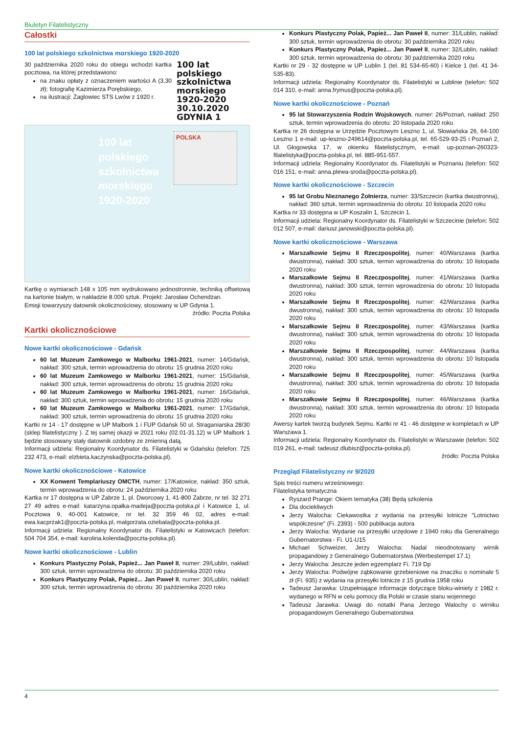Biuletyn Filatelistyczny
Całostki
100 lat polskiego szkolnictwa morskiego 1920-2020
30 października 2020 roku do obiegu wchodzi kartka pocztowa, na której przedstawiono:
na znaku opłaty z oznaczeniem wartości A (3,30 zł): fotografię Kazimierza Porębskiego,
na ilustracji: Żaglowiec STS Lwów z 1920 r.
100 lat
polskiego
szkolnictwa
morskiego
1920-2020
30.10.2020
GDYNIA 1
100 lat
polskiego
szkolnictwa
morskiego
1920-2020
POLSKA
Kartkę o wymiarach 148 x 105 mm wydrukowano jednostronnie, techniką offsetową na kartonie białym, w nakładzie 8.000 sztuk. Projekt: Jarosław Ochendzan.
Emisji towarzyszy datownik okolicznościowy, stosowany w UP Gdynia 1.
źródło: Poczta Polska
Kartki okolicznościowe
Nowe kartki okolicznościowe - Gdańsk
60 lat Muzeum Zamkowego w Malborku 1961-2021, numer: 14/Gdańsk, nakład: 300 sztuk, termin wprowadzenia do obrotu: 15 grudnia 2020 roku
60 lat Muzeum Zamkowego w Malborku 1961-2021, numer: 15/Gdańsk, nakład: 300 sztuk, termin wprowadzenia do obrotu: 15 grudnia 2020 roku
60 lat Muzeum Zamkowego w Malborku 1961-2021, numer: 16/Gdańsk, nakład: 300 sztuk, termin wprowadzenia do obrotu: 15 grudnia 2020 roku
60 lat Muzeum Zamkowego w Malborku 1961-2021, numer: 17/Gdańsk, nakład: 300 sztuk, termin wprowadzenia do obrotu: 15 grudnia 2020 roku
Kartki nr 14 - 17 dostępne w UP Malbork 1 i FUP Gdańsk 50 ul. Straganiarska 28/30 (sklep filatelistyczny ). Z tej samej okazji w 2021 roku (02.01-31.12) w UP Malbork 1 będzie stosowany stały datownik ozdobny ze zmienną datą.
Informacji udziela: Regionalny Koordynator ds. Filatelistyki w Gdańsku (telefon: 725 232 473, e-mail: elzbieta.kaczynska@poczta-polska.pl).
Nowe kartki okolicznościowe - Katowice
XX Konwent Templariuszy OMCTH, numer: 17/Katowice, nakład: 350 sztuk, termin wprowadzenia do obrotu: 24 października 2020 roku
Kartka nr 17 dostępna w UP Zabrze 1, pl. Dworcowy 1, 41-800 Zabrze, nr tel. 32 271 27 49 adres e-mail: katarzyna.opałka-madeja@poczta-polska.pl i Katowice 1, ul. Pocztowa 9, 40-001 Katowice, nr tel. 32 359 46 02, adres e-mail: ewa.kacprzak1@poczta-polska.pl, malgorzata.oziebala@poczta-polska.pl.
Informacji udziela: Regionalny Koordynator ds. Filatelistyki w Katowicach (telefon: 504 704 354, e-mail: karolina.kolenda@poczta-polska.pl).
Nowe kartki okolicznościowe - Lublin
Konkurs Plastyczny Polak, Papież... Jan Paweł II, numer: 29/Lublin, nakład: 300 sztuk, termin wprowadzenia do obrotu: 30 października 2020 roku
Konkurs Plastyczny Polak, Papież... Jan Paweł II, numer: 30/Lublin, nakład: 300 sztuk, termin wprowadzenia do obrotu: 30 października 2020 roku
Konkurs Plastyczny Polak, Papież... Jan Paweł II, numer: 31/Lublin, nakład: 300 sztuk, termin wprowadzenia do obrotu: 30 października 2020 roku
Konkurs Plastyczny Polak, Papież... Jan Paweł II, numer: 32/Lublin, nakład: 300 sztuk, termin wprowadzenia do obrotu: 30 października 2020 roku
Kartki nr 29 - 32 dostępne w UP Lublin 1 (tel. 81 534-65-60) i Kielce 1 (tel. 41 34-535-83).
Informacji udziela: Regionalny Koordynator ds. Filatelistyki w Lublinie (telefon: 502 014 310, e-mail: anna.frymus@poczta-polska.pl).
Nowe kartki okolicznościowe - Poznań
95 lat Stowarzyszenia Rodzin Wojskowych, numer: 26/Poznań, nakład: 250 sztuk, termin wprowadzenia do obrotu: 20 listopada 2020 roku
Kartka nr 26 dostępna w Urzędzie Pocztowym Leszno 1, ul. Słowiańska 26, 64-100 Leszno 1 e-mail: up-leszno-249614@poczta-polska.pl, tel. 65-529-93-25 i Poznań 2, Ul. Głogowska 17, w okienku filatelistycznym, e-mail: up-poznan-260323-filatelistyka@poczta-polska.pl, tel. 885-951-557.
Informacji udziela: Regionalny Koordynator ds. Filatelistyki w Poznaniu (telefon: 502 016 151, e-mail: anna.plewa-sroda@poczta-polska.pl).
Nowe kartki okolicznościowe - Szczecin
95 lat Grobu Nieznanego Żołnierza, numer: 33/Szczecin (kartka dwustronna), nakład: 360 sztuk, termin wprowadzenia do obrotu: 10 listopada 2020 roku
Kartka nr 33 dostępna w UP Koszalin 1, Szczecin 1.
Informacji udziela: Regionalny Koordynator ds. Filatelistyki w Szczecinie (telefon: 502 012 507, e-mail: dariusz.janowski@poczta-polska.pl).
Nowe kartki okolicznościowe - Warszawa
Marszałkowie Sejmu II Rzeczpospolitej, numer: 40/Warszawa (kartka dwustronna), nakład: 300 sztuk, termin wprowadzenia do obrotu: 10 listopada 2020 roku
Marszałkowie Sejmu II Rzeczpospolitej, numer: 41/Warszawa (kartka dwustronna), nakład: 300 sztuk, termin wprowadzenia do obrotu: 10 listopada 2020 roku
Marszałkowie Sejmu II Rzeczpospolitej, numer: 42/Warszawa (kartka dwustronna), nakład: 300 sztuk, termin wprowadzenia do obrotu: 10 listopada 2020 roku
Marszałkowie Sejmu II Rzeczpospolitej, numer: 43/Warszawa (kartka dwustronna), nakład: 300 sztuk, termin wprowadzenia do obrotu: 10 listopada 2020 roku
Marszałkowie Sejmu II Rzeczpospolitej, numer: 44/Warszawa (kartka dwustronna), nakład: 300 sztuk, termin wprowadzenia do obrotu: 10 listopada 2020 roku
Marszałkowie Sejmu II Rzeczpospolitej, numer: 45/Warszawa (kartka dwustronna), nakład: 300 sztuk, termin wprowadzenia do obrotu: 10 listopada 2020 roku
Marszałkowie Sejmu II Rzeczpospolitej, numer: 46/Warszawa (kartka dwustronna), nakład: 300 sztuk, termin wprowadzenia do obrotu: 10 listopada 2020 roku
Awersy kartek tworzą budynek Sejmu. Kartki nr 41 - 46 dostępne w kompletach w UP Warszawa 1.
Informacji udziela: Regionalny Koordynator ds. Filatelistyki w Warszawie (telefon: 502 019 261, e-mail: tadeusz.dlubisz@poczta-polska.pl).
źródło: Poczta Polska
Przegląd Filatelistyczny nr 9/2020
Spis treści numeru wrześniowego:
Filatelistyka tematyczna
Ryszard Prange: Okiem tematyka (38) Będą szkolenia
Dla dociekliwych
Jerzy Walocha: Ciekawostka z wydania na przesyłki lotnicze "Lotnictwo współczesne" (Fi. 2393) - 500 publikacja autora
Jerzy Walocha: Wydanie na przesyłki urzędowe z 1940 roku dla Generalnego Gubernatorstwa - Fi. U1-U15
Michael Schweizer, Jerzy Walocha: Nadal nieodnotowany wirnik propagandowy z Generalnego Gubernatorstwa (Werbestempel 17.1)
Jerzy Walocha: Jeszcze jeden egzemplarz Fi. 719 Dp
Jerzy Walocha: Podwójne ząbkowanie grzebieniowe na znaczku o nominale 5 zł (Fi. 935) z wydania na przesyłki lotnicze z 15 grudnia 1958 roku
Tadeusz Jarawka: Uzupełniające informacje dotyczące bloku-winiety z 1982 r. wydanego w RFN w celu pomocy dla Polski w czasie stanu wojennego
Tadeusz Jarawka: Uwagi do notatki Pana Jerzego Walochy o wirniku propagandowym Generalnego Gubernatorstwa
4